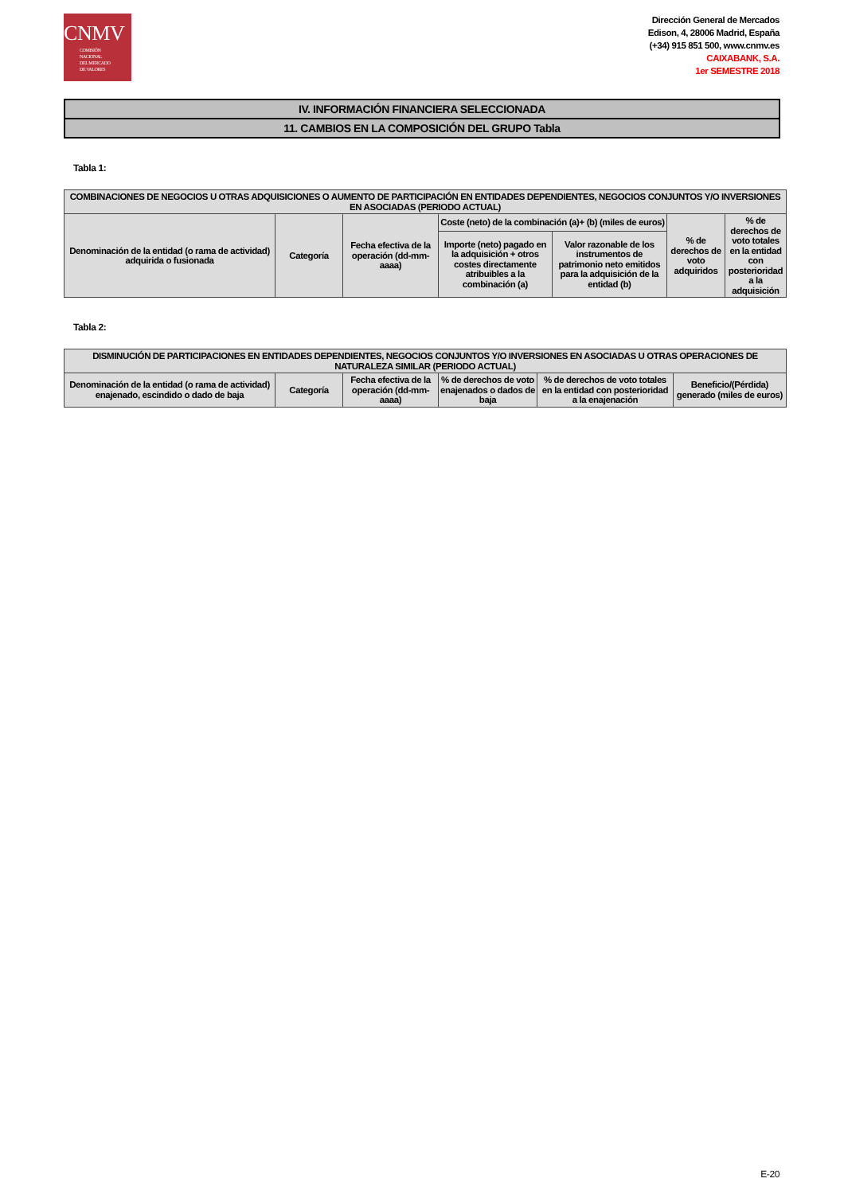CNMV
COMISIÓN
NACIONAL
DEL MERCADO
DE VALORES
Dirección General de Mercados
Edison, 4, 28006 Madrid, España
(+34) 915 851 500, www.cnmv.es
CAIXABANK, S.A.
1er SEMESTRE 2018
IV. INFORMACIÓN FINANCIERA SELECCIONADA
11. CAMBIOS EN LA COMPOSICIÓN DEL GRUPO Tabla
Tabla 1:
| COMBINACIONES DE NEGOCIOS U OTRAS ADQUISICIONES O AUMENTO DE PARTICIPACIÓN EN ENTIDADES DEPENDIENTES, NEGOCIOS CONJUNTOS Y/O INVERSIONES EN ASOCIADAS (PERIODO ACTUAL) | | | | | | |
| --- | --- | --- | --- | --- | --- | --- |
| Denominación de la entidad (o rama de actividad) adquirida o fusionada | Categoría | Fecha efectiva de la operación (dd-mm-aaaa) | Coste (neto) de la combinación (a)+ (b) (miles de euros) | | % de derechos de voto adquiridos | % de derechos de voto totales en la entidad con posterioridad a la adquisición |
| | | | Importe (neto) pagado en la adquisición + otros costes directamente atribuibles a la combinación (a) | Valor razonable de los instrumentos de patrimonio neto emitidos para la adquisición de la entidad (b) | | |
Tabla 2:
| DISMINUCIÓN DE PARTICIPACIONES EN ENTIDADES DEPENDIENTES, NEGOCIOS CONJUNTOS Y/O INVERSIONES EN ASOCIADAS U OTRAS OPERACIONES DE NATURALEZA SIMILAR (PERIODO ACTUAL) | | | | | |
| --- | --- | --- | --- | --- | --- |
| Denominación de la entidad (o rama de actividad) enajenado, escindido o dado de baja | Categoría | Fecha efectiva de la operación (dd-mm-aaaa) | % de derechos de voto enajenados o dados de baja | % de derechos de voto totales en la entidad con posterioridad a la enajenación | Beneficio/(Pérdida) generado (miles de euros) |
E-20